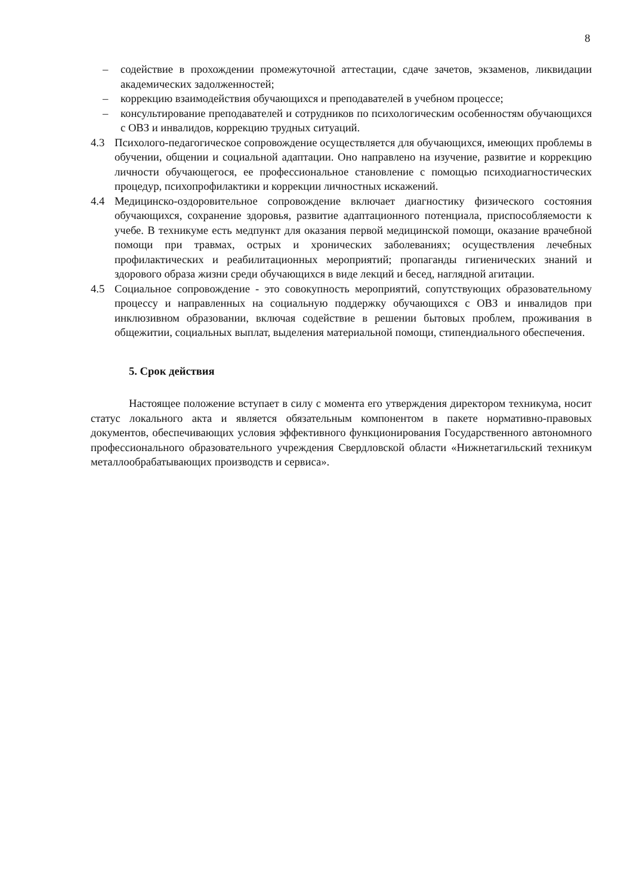8
– содействие в прохождении промежуточной аттестации, сдаче зачетов, экзаменов, ликвидации академических задолженностей;
– коррекцию взаимодействия обучающихся и преподавателей в учебном процессе;
– консультирование преподавателей и сотрудников по психологическим особенностям обучающихся с ОВЗ и инвалидов, коррекцию трудных ситуаций.
4.3 Психолого-педагогическое сопровождение осуществляется для обучающихся, имеющих проблемы в обучении, общении и социальной адаптации. Оно направлено на изучение, развитие и коррекцию личности обучающегося, ее профессиональное становление с помощью психодиагностических процедур, психопрофилактики и коррекции личностных искажений.
4.4 Медицинско-оздоровительное сопровождение включает диагностику физического состояния обучающихся, сохранение здоровья, развитие адаптационного потенциала, приспособляемости к учебе. В техникуме есть медпункт для оказания первой медицинской помощи, оказание врачебной помощи при травмах, острых и хронических заболеваниях; осуществления лечебных профилактических и реабилитационных мероприятий; пропаганды гигиенических знаний и здорового образа жизни среди обучающихся в виде лекций и бесед, наглядной агитации.
4.5 Социальное сопровождение - это совокупность мероприятий, сопутствующих образовательному процессу и направленных на социальную поддержку обучающихся с ОВЗ и инвалидов при инклюзивном образовании, включая содействие в решении бытовых проблем, проживания в общежитии, социальных выплат, выделения материальной помощи, стипендиального обеспечения.
5. Срок действия
Настоящее положение вступает в силу с момента его утверждения директором техникума, носит статус локального акта и является обязательным компонентом в пакете нормативно-правовых документов, обеспечивающих условия эффективного функционирования Государственного автономного профессионального образовательного учреждения Свердловской области «Нижнетагильский техникум металлообрабатывающих производств и сервиса».